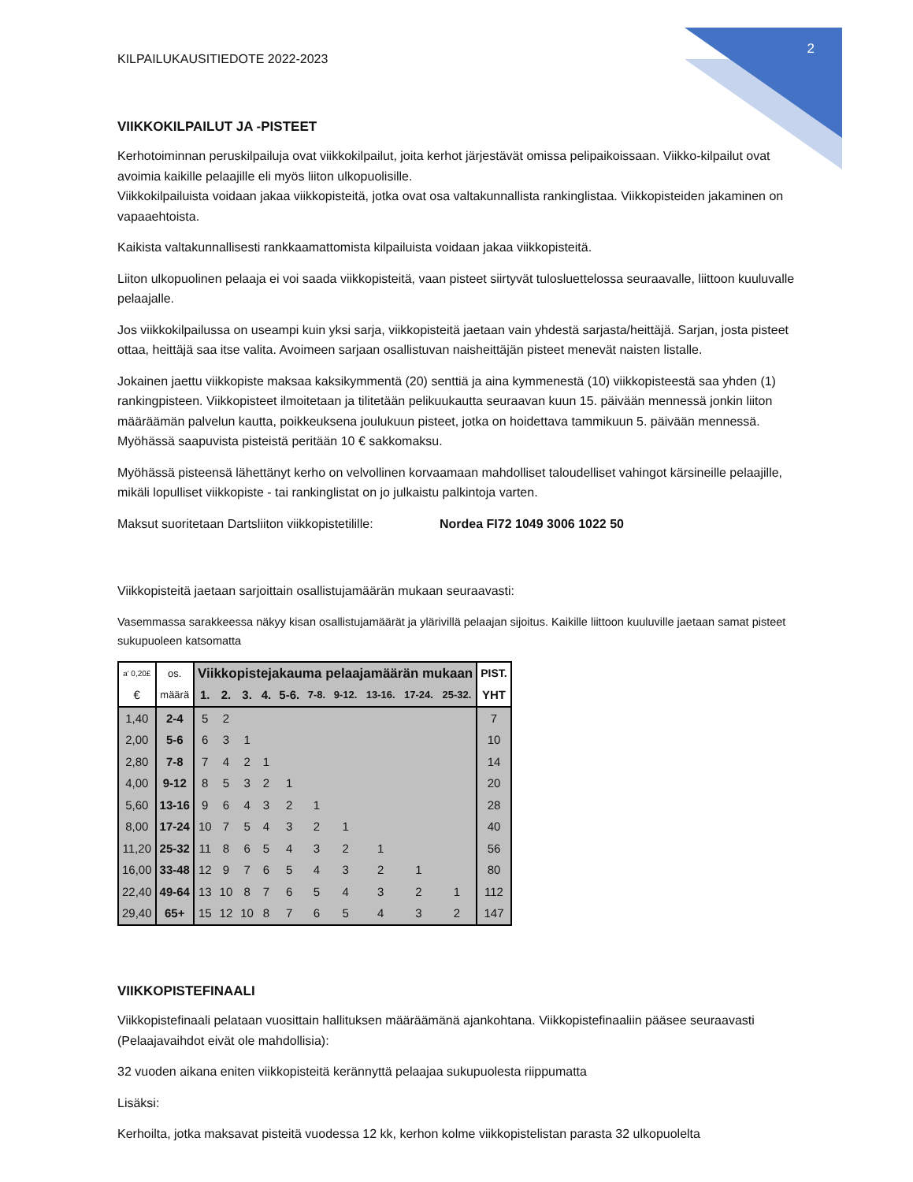2
KILPAILUKAUSITIEDOTE 2022-2023
VIIKKOKILPAILUT JA -PISTEET
Kerhotoiminnan peruskilpailuja ovat viikkokilpailut, joita kerhot järjestävät omissa pelipaikoissaan. Viikko-kilpailut ovat avoimia kaikille pelaajille eli myös liiton ulkopuolisille.
Viikkokilpailuista voidaan jakaa viikkopisteitä, jotka ovat osa valtakunnallista rankinglistaa. Viikkopisteiden jakaminen on vapaaehtoista.
Kaikista valtakunnallisesti rankkaamattomista kilpailuista voidaan jakaa viikkopisteitä.
Liiton ulkopuolinen pelaaja ei voi saada viikkopisteitä, vaan pisteet siirtyvät tulosluettelossa seuraavalle, liittoon kuuluvalle pelaajalle.
Jos viikkokilpailussa on useampi kuin yksi sarja, viikkopisteitä jaetaan vain yhdestä sarjasta/heittäjä. Sarjan, josta pisteet ottaa, heittäjä saa itse valita. Avoimeen sarjaan osallistuvan naisheittäjän pisteet menevät naisten listalle.
Jokainen jaettu viikkopiste maksaa kaksikymmentä (20) senttiä ja aina kymmenestä (10) viikkopisteestä saa yhden (1) rankingpisteen. Viikkopisteet ilmoitetaan ja tilitetään pelikuukautta seuraavan kuun 15. päivään mennessä jonkin liiton määräämän palvelun kautta, poikkeuksena joulukuun pisteet, jotka on hoidettava tammikuun 5. päivään mennessä. Myöhässä saapuvista pisteistä peritään 10 € sakkomaksu.
Myöhässä pisteensä lähettänyt kerho on velvollinen korvaamaan mahdolliset taloudelliset vahingot kärsineille pelaajille, mikäli lopulliset viikkopiste - tai rankinglistat on jo julkaistu palkintoja varten.
Maksut suoritetaan Dartsliiton viikkopistetilille: Nordea FI72 1049 3006 1022 50
Viikkopisteitä jaetaan sarjoittain osallistujamäärän mukaan seuraavasti:
Vasemmassa sarakkeessa näkyy kisan osallistujamäärät ja ylärivillä pelaajan sijoitus. Kaikille liittoon kuuluville jaetaan samat pisteet sukupuoleen katsomatta
| a' 0,20£ | os. | Viikkopistejakauma pelaajamäärän mukaan | | | | | | | | | | PIST. |
| € | määrä | 1. | 2. | 3. | 4. | 5-6. | 7-8. | 9-12. | 13-16. | 17-24. | 25-32. | YHT |
| 1,40 | 2-4 | 5 | 2 | | | | | | | | | 7 |
| 2,00 | 5-6 | 6 | 3 | 1 | | | | | | | | 10 |
| 2,80 | 7-8 | 7 | 4 | 2 | 1 | | | | | | | 14 |
| 4,00 | 9-12 | 8 | 5 | 3 | 2 | 1 | | | | | | 20 |
| 5,60 | 13-16 | 9 | 6 | 4 | 3 | 2 | 1 | | | | | 28 |
| 8,00 | 17-24 | 10 | 7 | 5 | 4 | 3 | 2 | 1 | | | | 40 |
| 11,20 | 25-32 | 11 | 8 | 6 | 5 | 4 | 3 | 2 | 1 | | | 56 |
| 16,00 | 33-48 | 12 | 9 | 7 | 6 | 5 | 4 | 3 | 2 | 1 | | 80 |
| 22,40 | 49-64 | 13 | 10 | 8 | 7 | 6 | 5 | 4 | 3 | 2 | 1 | 112 |
| 29,40 | 65+ | 15 | 12 | 10 | 8 | 7 | 6 | 5 | 4 | 3 | 2 | 147 |
VIIKKOPISTEFINAALI
Viikkopistefinaali pelataan vuosittain hallituksen määräämänä ajankohtana. Viikkopistefinaaliin pääsee seuraavasti (Pelaajavaihdot eivät ole mahdollisia):
32 vuoden aikana eniten viikkopisteitä kerännyttä pelaajaa sukupuolesta riippumatta
Lisäksi:
Kerhoilta, jotka maksavat pisteitä vuodessa 12 kk, kerhon kolme viikkopistelistan parasta 32 ulkopuolelta